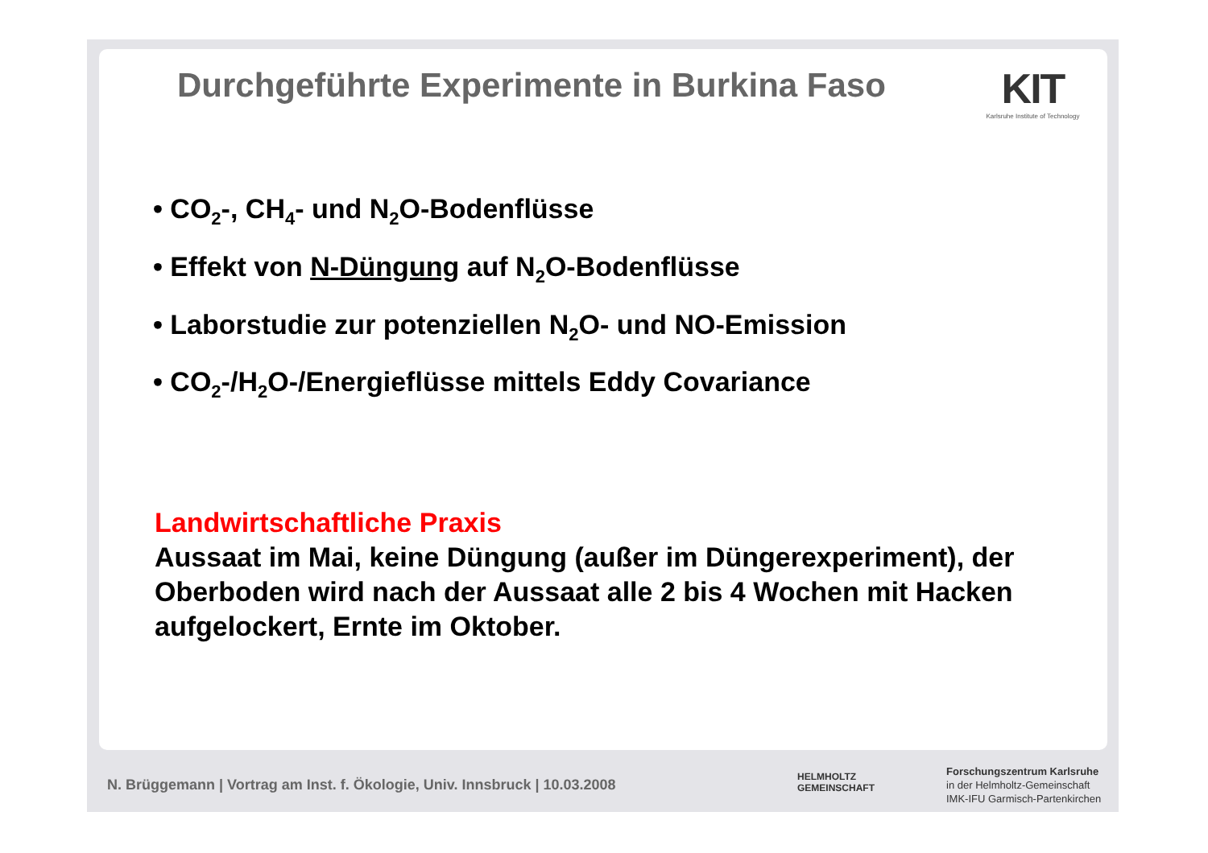Durchgeführte Experimente in Burkina Faso
KIT
Karlsruhe Institute of Technology
• CO<sub>2</sub>-, CH<sub>4</sub>- und N<sub>2</sub>O-Bodenflüsse
• Effekt von N-Düngung auf N<sub>2</sub>O-Bodenflüsse
• Laborstudie zur potenziellen N<sub>2</sub>O- und NO-Emission
• CO<sub>2</sub>-/H<sub>2</sub>O-/Energieflüsse mittels Eddy Covariance
Landwirtschaftliche Praxis
Aussaat im Mai, keine Düngung (außer im Düngerexperiment), der Oberboden wird nach der Aussaat alle 2 bis 4 Wochen mit Hacken aufgelockert, Ernte im Oktober.
N. Brüggemann | Vortrag am Inst. f. Ökologie, Univ. Innsbruck | 10.03.2008
HELMHOLTZ
GEMEINSCHAFT
Forschungszentrum Karlsruhe
in der Helmholtz-Gemeinschaft
IMK-IFU Garmisch-Partenkirchen